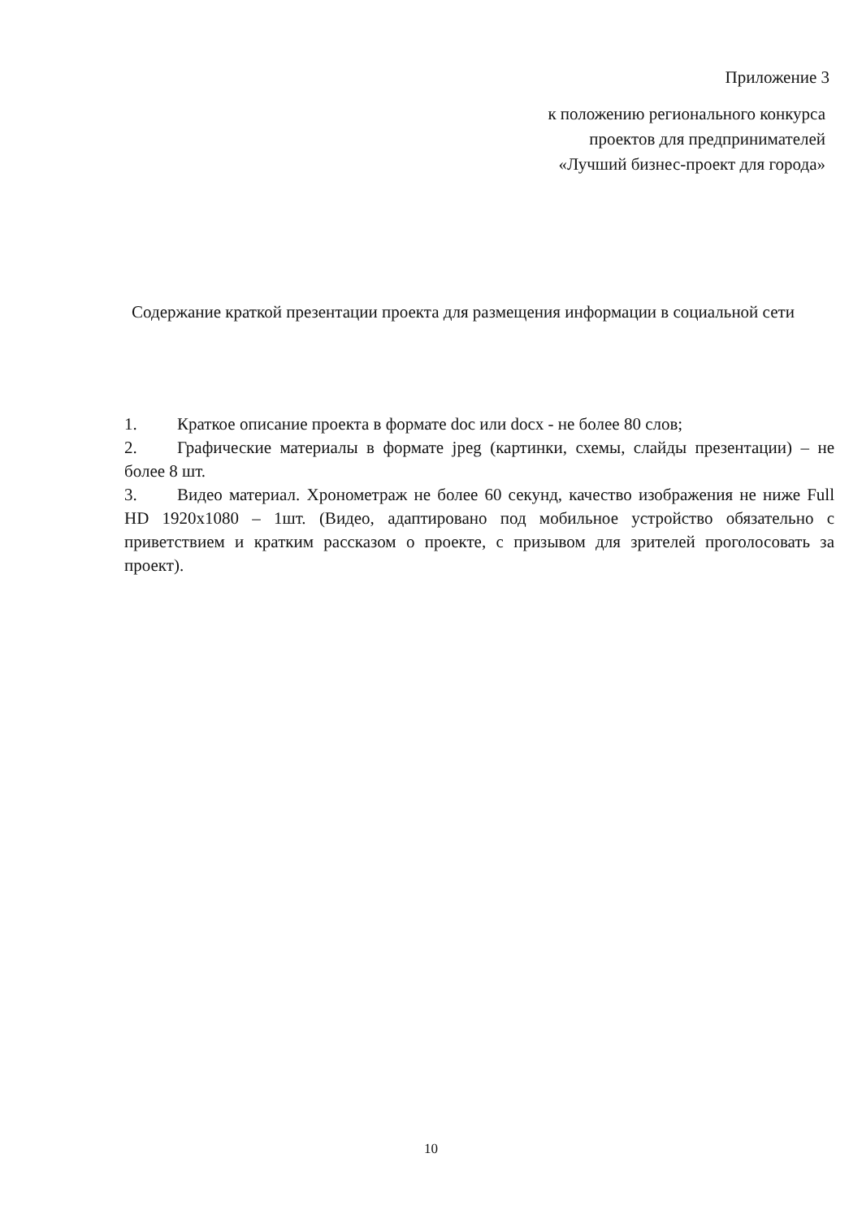Приложение 3
к положению регионального конкурса
проектов для предпринимателей
«Лучший бизнес-проект для города»
Содержание краткой презентации проекта для размещения информации в социальной сети
1. Краткое описание проекта в формате doc или docx - не более 80 слов;
2. Графические материалы в формате jpeg (картинки, схемы, слайды презентации) – не более 8 шт.
3. Видео материал. Хронометраж не более 60 секунд, качество изображения не ниже Full HD 1920x1080 – 1шт. (Видео, адаптировано под мобильное устройство обязательно с приветствием и кратким рассказом о проекте, с призывом для зрителей проголосовать за проект).
10